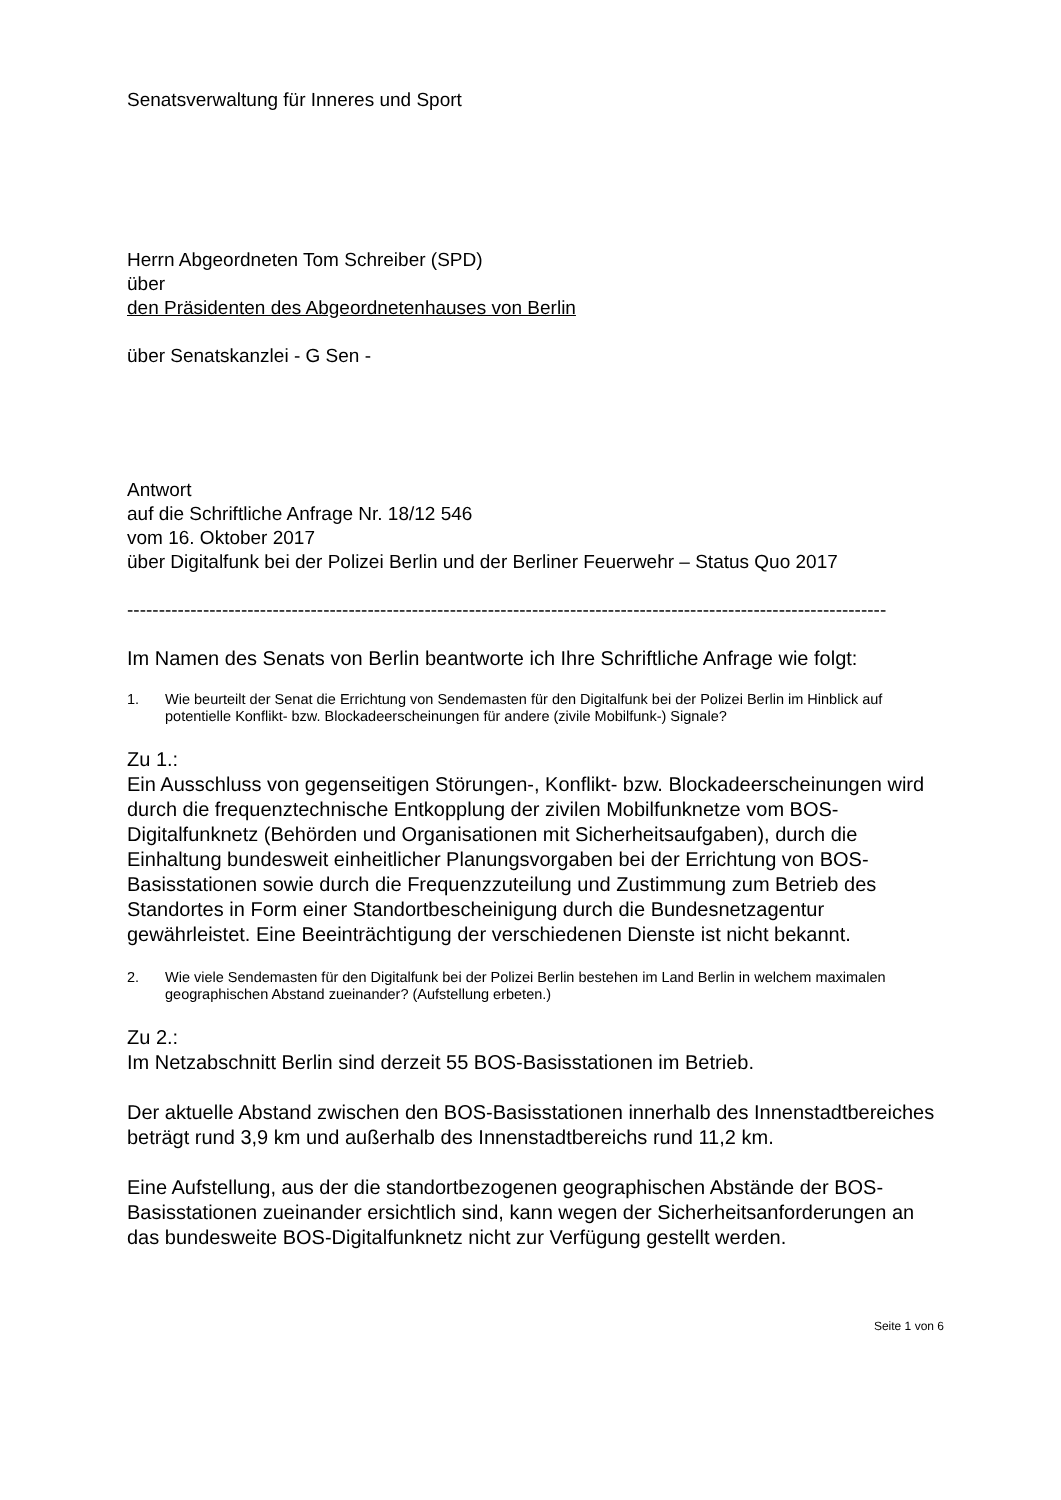Senatsverwaltung für Inneres und Sport
Herrn Abgeordneten Tom Schreiber (SPD)
über
den Präsidenten des Abgeordnetenhauses von Berlin
über Senatskanzlei - G Sen -
Antwort
auf die Schriftliche Anfrage Nr. 18/12 546
vom 16. Oktober 2017
über Digitalfunk bei der Polizei Berlin und der Berliner Feuerwehr – Status Quo 2017
------------------------------------------------------------------------------------------------------------------------
Im Namen des Senats von Berlin beantworte ich Ihre Schriftliche Anfrage wie folgt:
1. Wie beurteilt der Senat die Errichtung von Sendemasten für den Digitalfunk bei der Polizei Berlin im Hinblick auf potentielle Konflikt- bzw. Blockadeerscheinungen für andere (zivile Mobilfunk-) Signale?
Zu 1.:
Ein Ausschluss von gegenseitigen Störungen-, Konflikt- bzw. Blockadeerscheinungen wird durch die frequenztechnische Entkopplung der zivilen Mobilfunknetze vom BOS-Digitalfunknetz (Behörden und Organisationen mit Sicherheitsaufgaben), durch die Einhaltung bundesweit einheitlicher Planungsvorgaben bei der Errichtung von BOS-Basisstationen sowie durch die Frequenzzuteilung und Zustimmung zum Betrieb des Standortes in Form einer Standortbescheinigung durch die Bundesnetzagentur gewährleistet. Eine Beeinträchtigung der verschiedenen Dienste ist nicht bekannt.
2. Wie viele Sendemasten für den Digitalfunk bei der Polizei Berlin bestehen im Land Berlin in welchem maximalen geographischen Abstand zueinander? (Aufstellung erbeten.)
Zu 2.:
Im Netzabschnitt Berlin sind derzeit 55 BOS-Basisstationen im Betrieb.
Der aktuelle Abstand zwischen den BOS-Basisstationen innerhalb des Innenstadtbereiches beträgt rund 3,9 km und außerhalb des Innenstadtbereichs rund 11,2 km.
Eine Aufstellung, aus der die standortbezogenen geographischen Abstände der BOS-Basisstationen zueinander ersichtlich sind, kann wegen der Sicherheitsanforderungen an das bundesweite BOS-Digitalfunknetz nicht zur Verfügung gestellt werden.
Seite 1 von 6